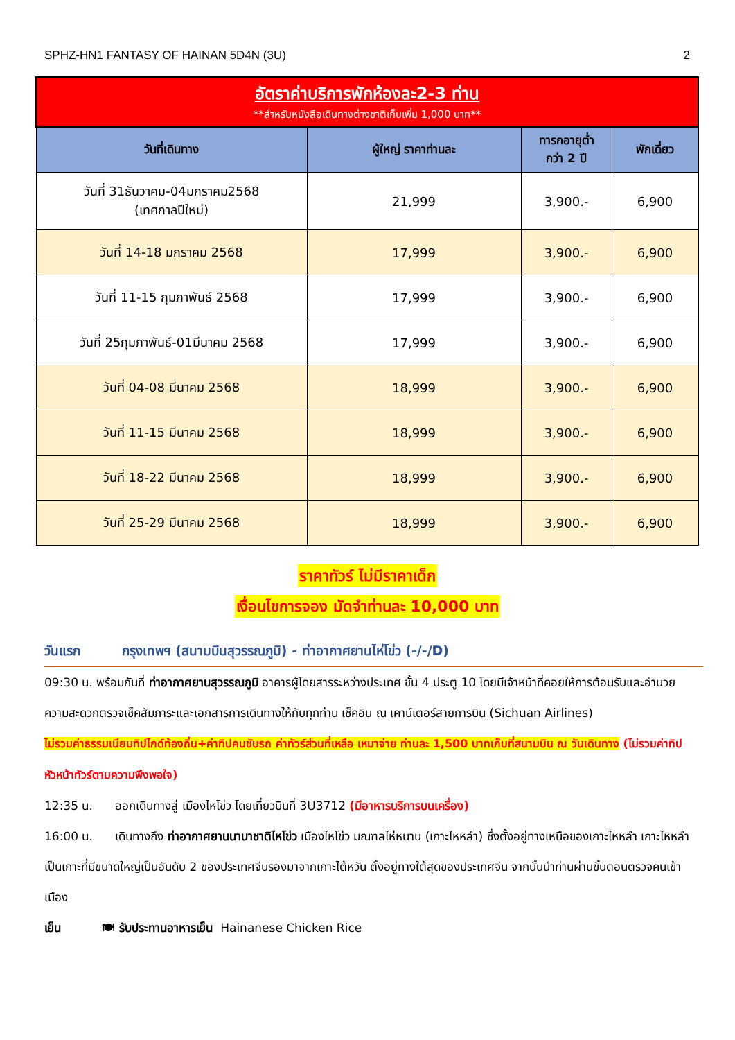SPHZ-HN1 FANTASY OF HAINAN 5D4N (3U) 2
| อัตราค่าบริการพักห้องละ2-3 ท่าน **สำหรับหนังสือเดินทางต่างชาติเก็บเพิ่ม 1,000 บาท** | | | |
| วันที่เดินทาง | ผู้ใหญ่ ราคาท่านละ | ทารกอายุต่ำ กว่า 2 ปี | พักเดี่ยว |
| วันที่ 31ธันวาคม-04มกราคม2568 (เทศกาลปีใหม่) | 21,999 | 3,900.- | 6,900 |
| วันที่ 14-18 มกราคม 2568 | 17,999 | 3,900.- | 6,900 |
| วันที่ 11-15 กุมภาพันธ์ 2568 | 17,999 | 3,900.- | 6,900 |
| วันที่ 25กุมภาพันธ์-01มีนาคม 2568 | 17,999 | 3,900.- | 6,900 |
| วันที่ 04-08 มีนาคม 2568 | 18,999 | 3,900.- | 6,900 |
| วันที่ 11-15 มีนาคม 2568 | 18,999 | 3,900.- | 6,900 |
| วันที่ 18-22 มีนาคม 2568 | 18,999 | 3,900.- | 6,900 |
| วันที่ 25-29 มีนาคม 2568 | 18,999 | 3,900.- | 6,900 |
ราคาทัวร์ ไม่มีราคาเด็ก
เงื่อนไขการจอง มัดจำท่านละ 10,000 บาท
วันแรก กรุงเทพฯ (สนามบินสุวรรณภูมิ) - ท่าอากาศยานไห่โข่ว (-/-/D)
09:30 น. พร้อมกันที่ ท่าอากาศยานสุวรรณภูมิ อาคารผู้โดยสารระหว่างประเทศ ชั้น 4 ประตู 10 โดยมีเจ้าหน้าที่คอยให้การต้อนรับและอำนวยความสะดวกตรวจเช็คสัมภาระและเอกสารการเดินทางให้กับทุกท่าน เช็คอิน ณ เคาน์เตอร์สายการบิน (Sichuan Airlines)
ไม่รวมค่าธรรมเนียมทิปไกด์ท้องถิ่น+ค่าทิปคนขับรถ ค่าทัวร์ส่วนที่เหลือ เหมาจ่าย ท่านละ 1,500 บาทเก็บที่สนามบิน ณ วันเดินทาง (ไม่รวมค่าทิปหัวหน้าทัวร์ตามความพึงพอใจ)
12:35 น. ออกเดินทางสู่ เมืองไหโข่ว โดยเที่ยวบินที่ 3U3712 (มีอาหารบริการบนเครื่อง)
16:00 น. เดินทางถึง ท่าอากาศยานนานาชาติไหโข่ว เมืองไหโข่ว มณฑลไห่หนาน (เกาะไหหลำ) ซึ่งตั้งอยู่ทางเหนือของเกาะไหหลำ เกาะไหหลำเป็นเกาะที่มีขนาดใหญ่เป็นอันดับ 2 ของประเทศจีนรองมาจากเกาะไต้หวัน ตั้งอยู่ทางใต้สุดของประเทศจีน จากนั้นนำท่านผ่านขั้นตอนตรวจคนเข้าเมือง
เย็น 🍽 รับประทานอาหารเย็น Hainanese Chicken Rice